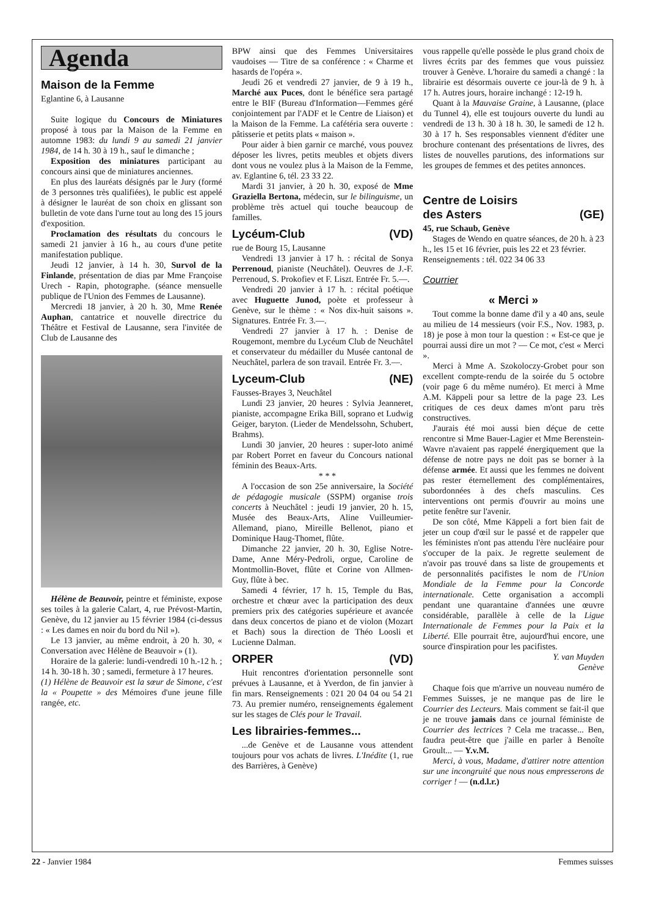Agenda
Maison de la Femme
Eglantine 6, à Lausanne
Suite logique du Concours de Miniatures proposé à tous par la Maison de la Femme en automne 1983: du lundi 9 au samedi 21 janvier 1984, de 14 h. 30 à 19 h., sauf le dimanche ;
Exposition des miniatures participant au concours ainsi que de miniatures anciennes.
En plus des lauréats désignés par le Jury (formé de 3 personnes très qualifiées), le public est appelé à désigner le lauréat de son choix en glissant son bulletin de vote dans l'urne tout au long des 15 jours d'exposition.
Proclamation des résultats du concours le samedi 21 janvier à 16 h., au cours d'une petite manifestation publique.
Jeudi 12 janvier, à 14 h. 30, Survol de la Finlande, présentation de dias par Mme Françoise Urech - Rapin, photographe. (séance mensuelle publique de l'Union des Femmes de Lausanne).
Mercredi 18 janvier, à 20 h. 30, Mme Renée Auphan, cantatrice et nouvelle directrice du Théâtre et Festival de Lausanne, sera l'invitée de Club de Lausanne des
Hélène de Beauvoir, peintre et féministe, expose ses toiles à la galerie Calart, 4, rue Prévost-Martin, Genève, du 12 janvier au 15 février 1984 (ci-dessus : « Les dames en noir du bord du Nil »).
Le 13 janvier, au même endroit, à 20 h. 30, « Conversation avec Hélène de Beauvoir » (1).
Horaire de la galerie: lundi-vendredi 10 h.-12 h. ; 14 h. 30-18 h. 30 ; samedi, fermeture à 17 heures.
(1) Hélène de Beauvoir est la sœur de Simone, c'est la « Poupette » des Mémoires d'une jeune fille rangée, etc.
BPW ainsi que des Femmes Universitaires vaudoises — Titre de sa conférence : « Charme et hasards de l'opéra ».
Jeudi 26 et vendredi 27 janvier, de 9 à 19 h., Marché aux Puces, dont le bénéfice sera partagé entre le BIF (Bureau d'Information—Femmes géré conjointement par l'ADF et le Centre de Liaison) et la Maison de la Femme. La cafétéria sera ouverte : pâtisserie et petits plats « maison ».
Pour aider à bien garnir ce marché, vous pouvez déposer les livres, petits meubles et objets divers dont vous ne voulez plus à la Maison de la Femme, av. Eglantine 6, tél. 23 33 22.
Mardi 31 janvier, à 20 h. 30, exposé de Mme Graziella Bertona, médecin, sur le bilinguisme, un problème très actuel qui touche beaucoup de familles.
Lycéum-Club (VD)
rue de Bourg 15, Lausanne
Vendredi 13 janvier à 17 h. : récital de Sonya Perrenoud, pianiste (Neuchâtel). Oeuvres de J.-F. Perrenoud, S. Prokofiev et F. Liszt. Entrée Fr. 5.—.
Vendredi 20 janvier à 17 h. : récital poétique avec Huguette Junod, poète et professeur à Genève, sur le thème : « Nos dix-huit saisons ». Signatures. Entrée Fr. 3.—.
Vendredi 27 janvier à 17 h. : Denise de Rougemont, membre du Lycéum Club de Neuchâtel et conservateur du médailler du Musée cantonal de Neuchâtel, parlera de son travail. Entrée Fr. 3.—.
Lyceum-Club (NE)
Fausses-Brayes 3, Neuchâtel
Lundi 23 janvier, 20 heures : Sylvia Jeanneret, pianiste, accompagne Erika Bill, soprano et Ludwig Geiger, baryton. (Lieder de Mendelssohn, Schubert, Brahms).
Lundi 30 janvier, 20 heures : super-loto animé par Robert Porret en faveur du Concours national féminin des Beaux-Arts.
* * *
A l'occasion de son 25e anniversaire, la Société de pédagogie musicale (SSPM) organise trois concerts à Neuchâtel : jeudi 19 janvier, 20 h. 15, Musée des Beaux-Arts, Aline Vuilleumier-Allemand, piano, Mireille Bellenot, piano et Dominique Haug-Thomet, flûte.
Dimanche 22 janvier, 20 h. 30, Eglise Notre-Dame, Anne Méry-Pedroli, orgue, Caroline de Montmollin-Bovet, flûte et Corine von Allmen-Guy, flûte à bec.
Samedi 4 février, 17 h. 15, Temple du Bas, orchestre et chœur avec la participation des deux premiers prix des catégories supérieure et avancée dans deux concertos de piano et de violon (Mozart et Bach) sous la direction de Théo Loosli et Lucienne Dalman.
ORPER (VD)
Huit rencontres d'orientation personnelle sont prévues à Lausanne, et à Yverdon, de fin janvier à fin mars. Renseignements : 021 20 04 04 ou 54 21 73. Au premier numéro, renseignements également sur les stages de Clés pour le Travail.
Les librairies-femmes...
...de Genève et de Lausanne vous attendent toujours pour vos achats de livres. L'Inédite (1, rue des Barrières, à Genève)
vous rappelle qu'elle possède le plus grand choix de livres écrits par des femmes que vous puissiez trouver à Genève. L'horaire du samedi a changé : la librairie est désormais ouverte ce jour-là de 9 h. à 17 h. Autres jours, horaire inchangé : 12-19 h.
Quant à la Mauvaise Graine, à Lausanne, (place du Tunnel 4), elle est toujours ouverte du lundi au vendredi de 13 h. 30 à 18 h. 30, le samedi de 12 h. 30 à 17 h. Ses responsables viennent d'éditer une brochure contenant des présentations de livres, des listes de nouvelles parutions, des informations sur les groupes de femmes et des petites annonces.
Centre de Loisirs
des Asters (GE)
45, rue Schaub, Genève
Stages de Wendo en quatre séances, de 20 h. à 23 h., les 15 et 16 février, puis les 22 et 23 février.
Renseignements : tél. 022 34 06 33
Courrier
« Merci »
Tout comme la bonne dame d'il y a 40 ans, seule au milieu de 14 messieurs (voir F.S., Nov. 1983, p. 18) je pose à mon tour la question : « Est-ce que je pourrai aussi dire un mot ? — Ce mot, c'est « Merci ».
Merci à Mme A. Szokoloczy-Grobet pour son excellent compte-rendu de la soirée du 5 octobre (voir page 6 du même numéro). Et merci à Mme A.M. Käppeli pour sa lettre de la page 23. Les critiques de ces deux dames m'ont paru très constructives.
J'aurais été moi aussi bien déçue de cette rencontre si Mme Bauer-Lagier et Mme Berenstein-Wavre n'avaient pas rappelé énergiquement que la défense de notre pays ne doit pas se borner à la défense armée. Et aussi que les femmes ne doivent pas rester éternellement des complémentaires, subordonnées à des chefs masculins. Ces interventions ont permis d'ouvrir au moins une petite fenêtre sur l'avenir.
De son côté, Mme Käppeli a fort bien fait de jeter un coup d'œil sur le passé et de rappeler que les féministes n'ont pas attendu l'ère nucléaire pour s'occuper de la paix. Je regrette seulement de n'avoir pas trouvé dans sa liste de groupements et de personnalités pacifistes le nom de l'Union Mondiale de la Femme pour la Concorde internationale. Cette organisation a accompli pendant une quarantaine d'années une œuvre considérable, parallèle à celle de la Ligue Internationale de Femmes pour la Paix et la Liberté. Elle pourrait être, aujourd'hui encore, une source d'inspiration pour les pacifistes.
Y. van Muyden
Genève
Chaque fois que m'arrive un nouveau numéro de Femmes Suisses, je ne manque pas de lire le Courrier des Lecteurs. Mais comment se fait-il que je ne trouve jamais dans ce journal féministe de Courrier des lectrices ? Cela me tracasse... Ben, faudra peut-être que j'aille en parler à Benoîte Groult... — Y.v.M.
Merci, à vous, Madame, d'attirer notre attention sur une incongruité que nous nous empresserons de corriger ! — (n.d.l.r.)
22 - Janvier 1984 Femmes suisses